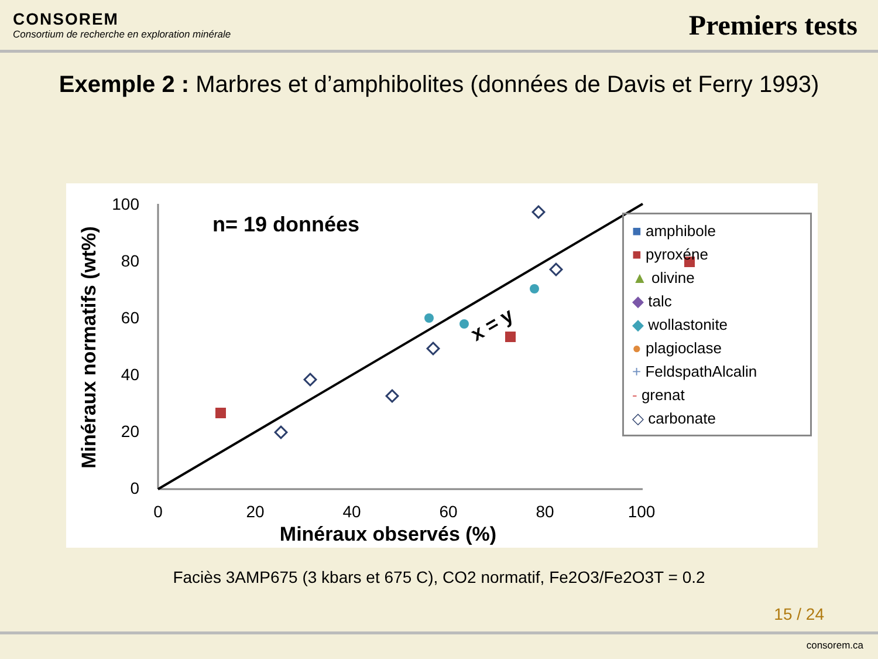CONSOREM
Consortium de recherche en exploration minérale
Premiers tests
Exemple 2 : Marbres et d’amphibolites (données de Davis et Ferry 1993)
n= 19 données
100
80
60
40
20
0
0
20
40
60
80
100
Minéraux observés (%)
Minéraux normatifs (wt%)
x = y
■ amphibole
■ pyroxéne
▲ olivine
◆ talc
◆ wollastonite
● plagioclase
+ FeldspathAlcalin
- grenat
◇ carbonate
Faciès 3AMP675 (3 kbars et 675 C), CO2 normatif, Fe2O3/Fe2O3T = 0.2
15 / 24
consorem.ca